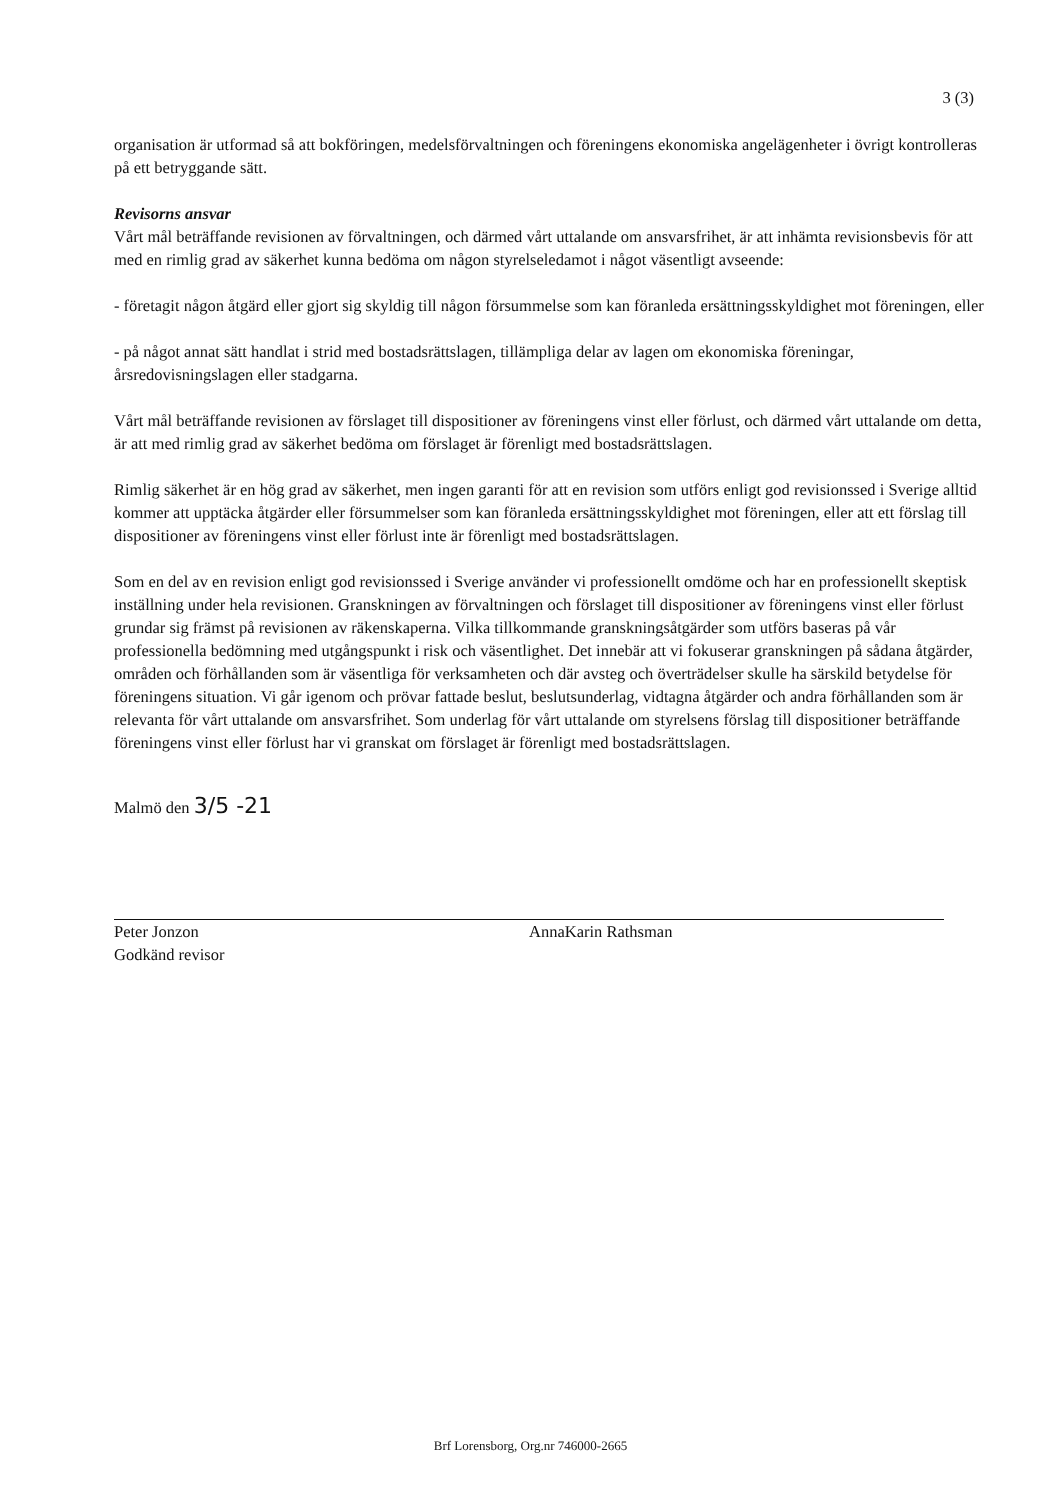3 (3)
organisation är utformad så att bokföringen, medelsförvaltningen och föreningens ekonomiska angelägenheter i övrigt kontrolleras på ett betryggande sätt.
Revisorns ansvar
Vårt mål beträffande revisionen av förvaltningen, och därmed vårt uttalande om ansvarsfrihet, är att inhämta revisionsbevis för att med en rimlig grad av säkerhet kunna bedöma om någon styrelseledamot i något väsentligt avseende:
- företagit någon åtgärd eller gjort sig skyldig till någon försummelse som kan föranleda ersättningsskyldighet mot föreningen, eller
- på något annat sätt handlat i strid med bostadsrättslagen, tillämpliga delar av lagen om ekonomiska föreningar, årsredovisningslagen eller stadgarna.
Vårt mål beträffande revisionen av förslaget till dispositioner av föreningens vinst eller förlust, och därmed vårt uttalande om detta, är att med rimlig grad av säkerhet bedöma om förslaget är förenligt med bostadsrättslagen.
Rimlig säkerhet är en hög grad av säkerhet, men ingen garanti för att en revision som utförs enligt god revisionssed i Sverige alltid kommer att upptäcka åtgärder eller försummelser som kan föranleda ersättningsskyldighet mot föreningen, eller att ett förslag till dispositioner av föreningens vinst eller förlust inte är förenligt med bostadsrättslagen.
Som en del av en revision enligt god revisionssed i Sverige använder vi professionellt omdöme och har en professionellt skeptisk inställning under hela revisionen. Granskningen av förvaltningen och förslaget till dispositioner av föreningens vinst eller förlust grundar sig främst på revisionen av räkenskaperna. Vilka tillkommande granskningsåtgärder som utförs baseras på vår professionella bedömning med utgångspunkt i risk och väsentlighet. Det innebär att vi fokuserar granskningen på sådana åtgärder, områden och förhållanden som är väsentliga för verksamheten och där avsteg och överträdelser skulle ha särskild betydelse för föreningens situation. Vi går igenom och prövar fattade beslut, beslutsunderlag, vidtagna åtgärder och andra förhållanden som är relevanta för vårt uttalande om ansvarsfrihet. Som underlag för vårt uttalande om styrelsens förslag till dispositioner beträffande föreningens vinst eller förlust har vi granskat om förslaget är förenligt med bostadsrättslagen.
Malmö den 3/5 -21
Peter Jonzon
Godkänd revisor
AnnaKarin Rathsman
Brf Lorensborg, Org.nr 746000-2665